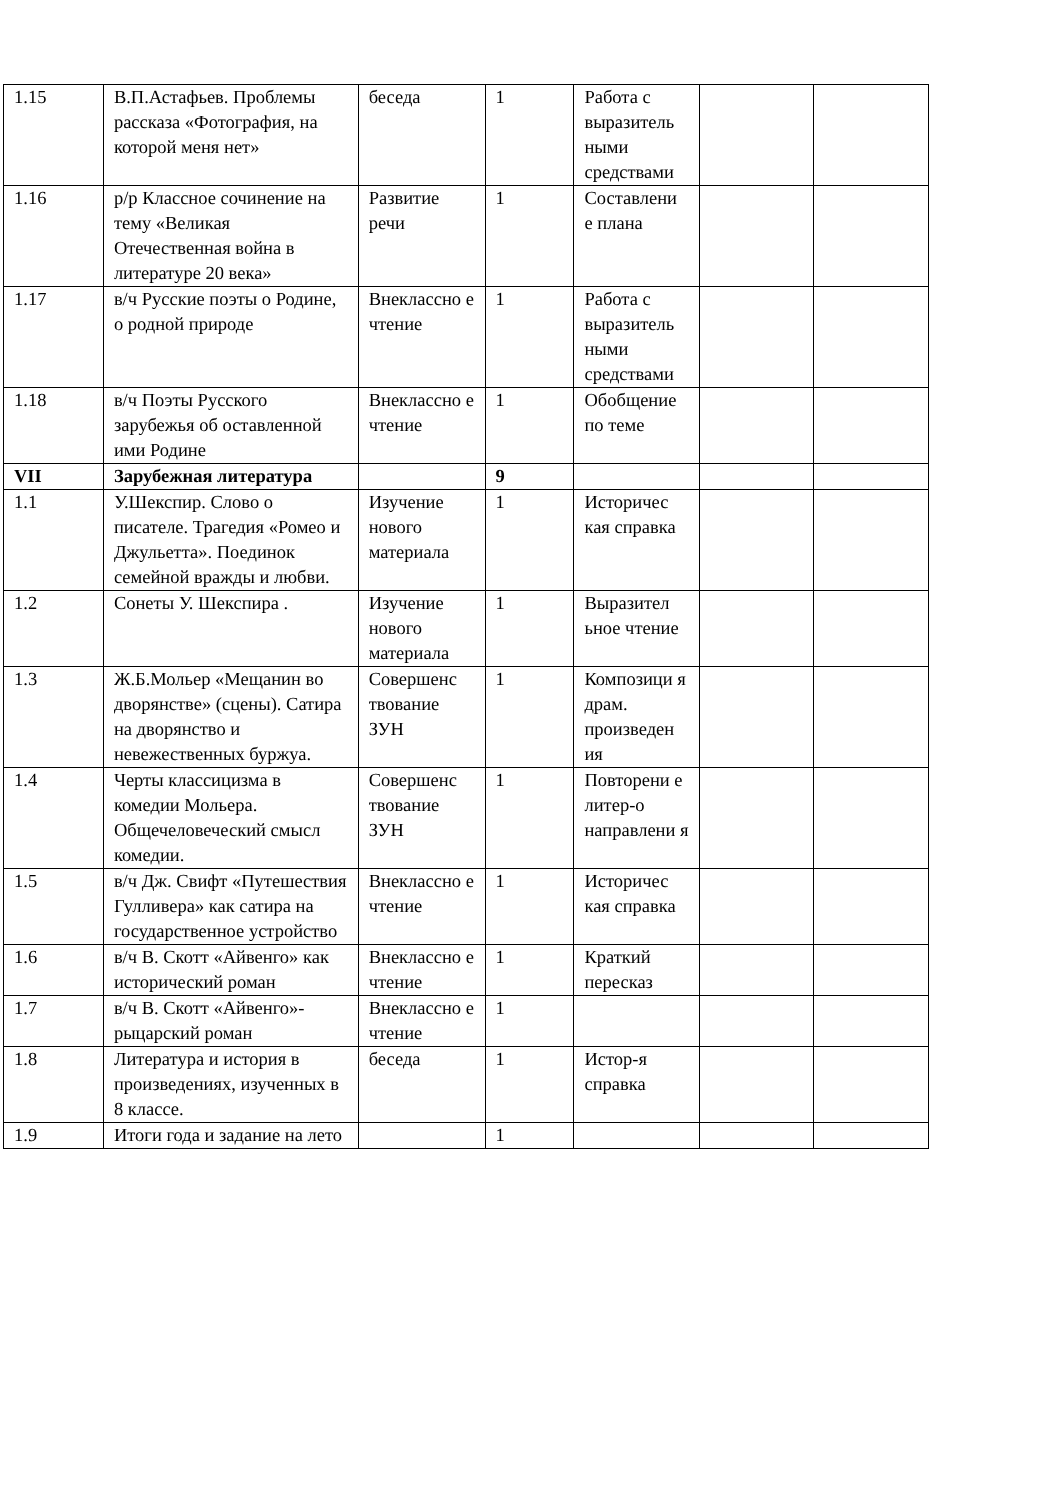| 1.15 | В.П.Астафьев. Проблемы рассказа «Фотография, на которой меня нет» | беседа | 1 | Работа с выразитель ными средствами | | |
| 1.16 | р/р Классное сочинение на тему «Великая Отечественная война в литературе 20 века» | Развитие речи | 1 | Составлени е плана | | |
| 1.17 | в/ч Русские поэты о Родине, о родной природе | Внеклассно е чтение | 1 | Работа с выразитель ными средствами | | |
| 1.18 | в/ч Поэты Русского зарубежья об оставленной ими Родине | Внеклассно е чтение | 1 | Обобщение по теме | | |
| VII | Зарубежная литература | | 9 | | | |
| 1.1 | У.Шекспир. Слово о писателе. Трагедия «Ромео и Джульетта». Поединок семейной вражды и любви. | Изучение нового материала | 1 | Историчес кая справка | | |
| 1.2 | Сонеты У. Шекспира . | Изучение нового материала | 1 | Выразител ьное чтение | | |
| 1.3 | Ж.Б.Мольер «Мещанин во дворянстве» (сцены). Сатира на дворянство и невежественных буржуа. | Совершенс твование ЗУН | 1 | Композици я драм. произведен ия | | |
| 1.4 | Черты классицизма в комедии Мольера. Общечеловеческий смысл комедии. | Совершенс твование ЗУН | 1 | Повторени е литер-о направлени я | | |
| 1.5 | в/ч Дж. Свифт «Путешествия Гулливера» как сатира на государственное устройство | Внеклассно е чтение | 1 | Историчес кая справка | | |
| 1.6 | в/ч В. Скотт «Айвенго» как исторический роман | Внеклассно е чтение | 1 | Краткий пересказ | | |
| 1.7 | в/ч В. Скотт «Айвенго»- рыцарский роман | Внеклассно е чтение | 1 | | | |
| 1.8 | Литература и история в произведениях, изученных в 8 классе. | беседа | 1 | Истор-я справка | | |
| 1.9 | Итоги года и задание на лето | | 1 | | | |